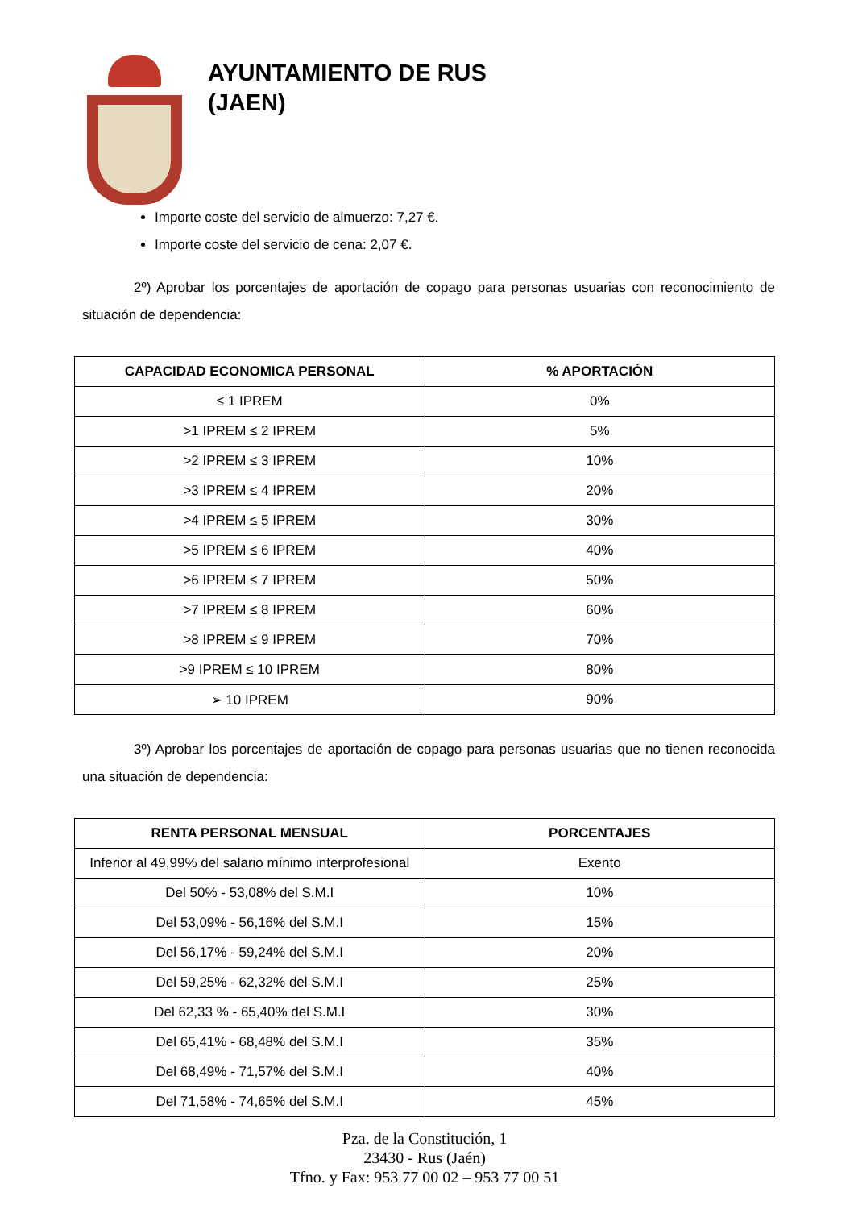AYUNTAMIENTO DE RUS
(JAEN)
Importe coste del servicio de almuerzo: 7,27 €.
Importe coste del servicio de cena: 2,07 €.
2º) Aprobar los porcentajes de aportación de copago para personas usuarias con reconocimiento de situación de dependencia:
| CAPACIDAD ECONOMICA PERSONAL | % APORTACIÓN |
| --- | --- |
| ≤ 1 IPREM | 0% |
| >1 IPREM ≤ 2 IPREM | 5% |
| >2 IPREM ≤ 3 IPREM | 10% |
| >3 IPREM ≤ 4 IPREM | 20% |
| >4 IPREM ≤ 5 IPREM | 30% |
| >5 IPREM ≤ 6 IPREM | 40% |
| >6 IPREM ≤ 7 IPREM | 50% |
| >7 IPREM ≤ 8 IPREM | 60% |
| >8 IPREM ≤ 9 IPREM | 70% |
| >9 IPREM ≤ 10 IPREM | 80% |
| ➢ 10 IPREM | 90% |
3º) Aprobar los porcentajes de aportación de copago para personas usuarias que no tienen reconocida una situación de dependencia:
| RENTA PERSONAL MENSUAL | PORCENTAJES |
| --- | --- |
| Inferior al 49,99% del salario mínimo interprofesional | Exento |
| Del 50% - 53,08% del S.M.I | 10% |
| Del 53,09% - 56,16% del S.M.I | 15% |
| Del 56,17% - 59,24% del S.M.I | 20% |
| Del 59,25% - 62,32% del S.M.I | 25% |
| Del 62,33 % - 65,40% del S.M.I | 30% |
| Del 65,41% - 68,48% del S.M.I | 35% |
| Del 68,49% - 71,57% del S.M.I | 40% |
| Del 71,58% - 74,65% del S.M.I | 45% |
Pza. de la Constitución, 1
23430 - Rus (Jaén)
Tfno. y Fax: 953 77 00 02 – 953 77 00 51